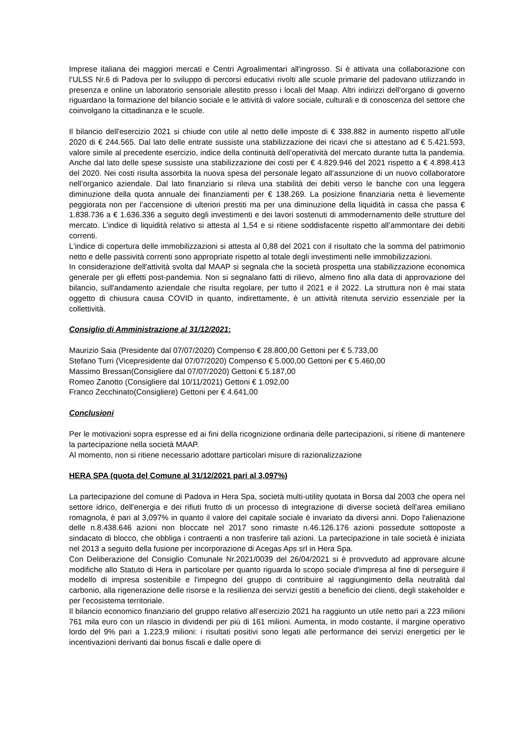Imprese italiana dei maggiori mercati e Centri Agroalimentari all'ingrosso. Si è attivata una collaborazione con l’ULSS Nr.6 di Padova per lo sviluppo di percorsi educativi rivolti alle scuole primarie del padovano utilizzando in presenza e online un laboratorio sensoriale allestito presso i locali del Maap. Altri indirizzi dell'organo di governo riguardano la formazione del bilancio sociale e le attività di valore sociale, culturali e di conoscenza del settore che coinvolgano la cittadinanza e le scuole.
Il bilancio dell'esercizio 2021 si chiude con utile al netto delle imposte di € 338.882 in aumento rispetto all’utile 2020 di € 244.565. Dal lato delle entrate sussiste una stabilizzazione dei ricavi che si attestano ad € 5.421.593, valore simile al precedente esercizio, indice della continuità dell’operatività del mercato durante tutta la pandemia. Anche dal lato delle spese sussiste una stabilizzazione dei costi per € 4.829.946 del 2021 rispetto a € 4.898.413 del 2020. Nei costi risulta assorbita la nuova spesa del personale legato all’assunzione di un nuovo collaboratore nell’organico aziendale. Dal lato finanziario si rileva una stabilità dei debiti verso le banche con una leggera diminuzione della quota annuale dei finanziamenti per € 138.269. La posizione finanziaria netta è lievemente peggiorata non per l’accensione di ulteriori prestiti ma per una diminuzione della liquidità in cassa che passa € 1.838.736 a € 1.636.336 a seguito degli investimenti e dei lavori sostenuti di ammodernamento delle strutture del mercato. L’indice di liquidità relativo si attesta al 1,54 e si ritiene soddisfacente rispetto all’ammontare dei debiti correnti.
L'indice di copertura delle immobilizzazioni si attesta al 0,88 del 2021 con il risultato che la somma del patrimonio netto e delle passività correnti sono appropriate rispetto al totale degli investimenti nelle immobilizzazioni.
In considerazione dell'attività svolta dal MAAP si segnala che la società prospetta una stabilizzazione economica generale per gli effetti post-pandemia. Non si segnalano fatti di rilievo, almeno fino alla data di approvazione del bilancio, sull'andamento aziendale che risulta regolare, per tutto il 2021 e il 2022. La struttura non è mai stata oggetto di chiusura causa COVID in quanto, indirettamente, è un attività ritenuta servizio essenziale per la collettività.
Consiglio di Amministrazione al 31/12/2021:
Maurizio Saia (Presidente dal 07/07/2020) Compenso € 28.800,00 Gettoni per € 5.733,00
Stefano Turri (Vicepresidente dal 07/07/2020) Compenso € 5.000,00 Gettoni per € 5.460,00
Massimo Bressan(Consigliere dal 07/07/2020) Gettoni € 5.187,00
Romeo Zanotto (Consigliere dal 10/11/2021) Gettoni € 1.092,00
Franco Zecchinato(Consigliere) Gettoni per € 4.641,00
Conclusioni
Per le motivazioni sopra espresse ed ai fini della ricognizione ordinaria delle partecipazioni, si ritiene di mantenere la partecipazione nella società MAAP.
Al momento, non si ritiene necessario adottare particolari misure di razionalizzazione
HERA SPA (quota del Comune al 31/12/2021 pari al 3,097%)
La partecipazione del comune di Padova in Hera Spa, società multi-utility quotata in Borsa dal 2003 che opera nel settore idrico, dell'energia e dei rifiuti frutto di un processo di integrazione di diverse società dell'area emiliano romagnola, è pari al 3,097% in quanto il valore del capitale sociale è invariato da diversi anni. Dopo l'alienazione delle n.8.438.646 azioni non bloccate nel 2017 sono rimaste n.46.126.176 azioni possedute sottoposte a sindacato di blocco, che obbliga i contraenti a non trasferire tali azioni. La partecipazione in tale società è iniziata nel 2013 a seguito della fusione per incorporazione di Acegas Aps srl in Hera Spa.
Con Deliberazione del Consiglio Comunale Nr.2021/0039 del 26/04/2021 si è provveduto ad approvare alcune modifiche allo Statuto di Hera in particolare per quanto riguarda lo scopo sociale d'impresa al fine di perseguire il modello di impresa sostenibile e l'impegno del gruppo di contribuire al raggiungimento della neutralità dal carbonio, alla rigenerazione delle risorse e la resilienza dei servizi gestiti a beneficio dei clienti, degli stakeholder e per l'ecosistema territoriale.
Il bilancio economico finanziario del gruppo relativo all’esercizio 2021 ha raggiunto un utile netto pari a 223 milioni 761 mila euro con un rilascio in dividendi per più di 161 milioni. Aumenta, in modo costante, il margine operativo lordo del 9% pari a 1.223,9 milioni: i risultati positivi sono legati alle performance dei servizi energetici per le incentivazioni derivanti dai bonus fiscali e dalle opere di